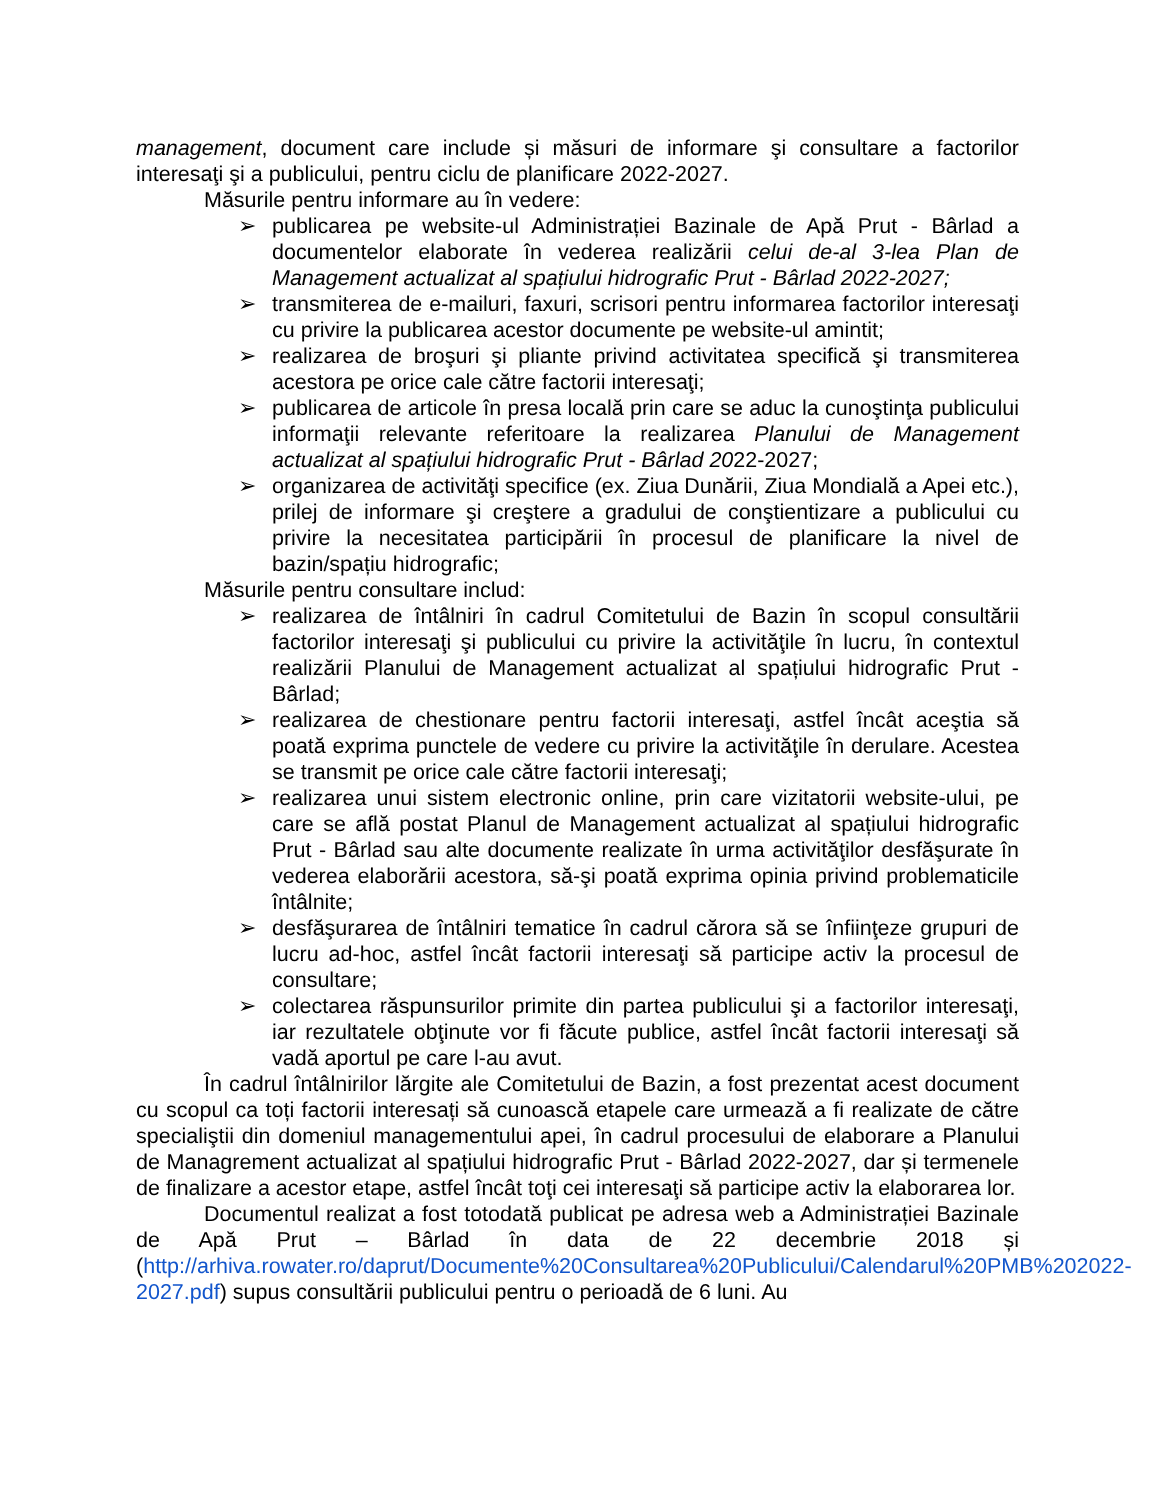management, document care include și măsuri de informare şi consultare a factorilor interesaţi şi a publicului, pentru ciclu de planificare 2022-2027.
Măsurile pentru informare au în vedere:
➢ publicarea pe website-ul Administrației Bazinale de Apă Prut - Bârlad a documentelor elaborate în vederea realizării celui de-al 3-lea Plan de Management actualizat al spațiului hidrografic Prut - Bârlad 2022-2027;
➢ transmiterea de e-mailuri, faxuri, scrisori pentru informarea factorilor interesaţi cu privire la publicarea acestor documente pe website-ul amintit;
➢ realizarea de broşuri şi pliante privind activitatea specifică şi transmiterea acestora pe orice cale către factorii interesaţi;
➢ publicarea de articole în presa locală prin care se aduc la cunoştinţa publicului informaţii relevante referitoare la realizarea Planului de Management actualizat al spațiului hidrografic Prut - Bârlad 2022-2027;
➢ organizarea de activităţi specifice (ex. Ziua Dunării, Ziua Mondială a Apei etc.), prilej de informare şi creştere a gradului de conştientizare a publicului cu privire la necesitatea participării în procesul de planificare la nivel de bazin/spațiu hidrografic;
Măsurile pentru consultare includ:
➢ realizarea de întâlniri în cadrul Comitetului de Bazin în scopul consultării factorilor interesaţi şi publicului cu privire la activităţile în lucru, în contextul realizării Planului de Management actualizat al spațiului hidrografic Prut - Bârlad;
➢ realizarea de chestionare pentru factorii interesaţi, astfel încât aceştia să poată exprima punctele de vedere cu privire la activităţile în derulare. Acestea se transmit pe orice cale către factorii interesaţi;
➢ realizarea unui sistem electronic online, prin care vizitatorii website-ului, pe care se află postat Planul de Management actualizat al spațiului hidrografic Prut - Bârlad sau alte documente realizate în urma activităţilor desfăşurate în vederea elaborării acestora, să-şi poată exprima opinia privind problematicile întâlnite;
➢ desfăşurarea de întâlniri tematice în cadrul cărora să se înfiinţeze grupuri de lucru ad-hoc, astfel încât factorii interesaţi să participe activ la procesul de consultare;
➢ colectarea răspunsurilor primite din partea publicului şi a factorilor interesaţi, iar rezultatele obţinute vor fi făcute publice, astfel încât factorii interesaţi să vadă aportul pe care l-au avut.
În cadrul întâlnirilor lărgite ale Comitetului de Bazin, a fost prezentat acest document cu scopul ca toți factorii interesați să cunoască etapele care urmează a fi realizate de către specialiştii din domeniul managementului apei, în cadrul procesului de elaborare a Planului de Managrement actualizat al spațiului hidrografic Prut - Bârlad 2022-2027, dar și termenele de finalizare a acestor etape, astfel încât toţi cei interesaţi să participe activ la elaborarea lor.
Documentul realizat a fost totodată publicat pe adresa web a Administrației Bazinale de Apă Prut – Bârlad în data de 22 decembrie 2018 și (http://arhiva.rowater.ro/daprut/Documente%20Consultarea%20Publicului/Calendarul%20PMB%202022-2027.pdf) supus consultării publicului pentru o perioadă de 6 luni. Au